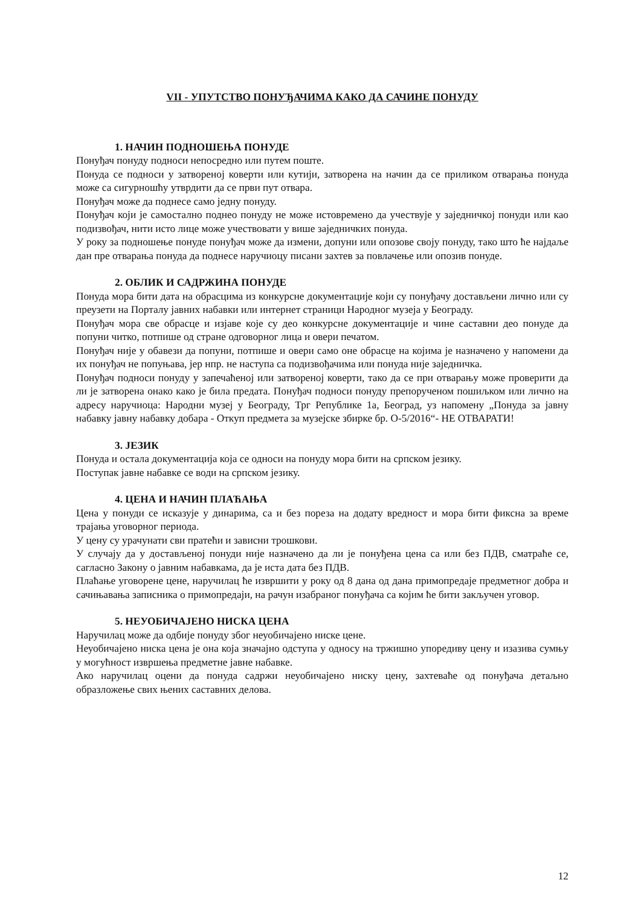VII - УПУТСТВО ПОНУЂАЧИМА КАКО ДА САЧИНЕ ПОНУДУ
1. НАЧИН ПОДНОШЕЊА ПОНУДЕ
Понуђач понуду подноси непосредно или путем поште.
Понуда се подноси у затвореној коверти или кутији, затворена на начин да се приликом отварања понуда може са сигурношћу утврдити да се први пут отвара.
Понуђач може да поднесе само једну понуду.
Понуђач који је самостално поднео понуду не може истовремено да учествује у заједничкој понуди или као подизвођач, нити исто лице може учествовати у више заједничких понуда.
У року за подношење понуде понуђач може да измени, допуни или опозове своју понуду, тако што ће најдаље дан пре отварања понуда да поднесе наручиоцу писани захтев за повлачење или опозив понуде.
2. ОБЛИК И САДРЖИНА ПОНУДЕ
Понуда мора бити дата на обрасцима из конкурсне документације који су понуђачу достављени лично или су преузети на Порталу јавних набавки или интернет страници Народног музеја у Београду.
Понуђач мора све обрасце и изјаве које су део конкурсне документације и чине саставни део понуде да попуни читко, потпише од стране одговорног лица и овери печатом.
Понуђач није у обавези да попуни, потпише и овери само оне обрасце на којима је назначено у напомени да их понуђач не попуњава, јер нпр. не наступа са подизвођачима или понуда није заједничка.
Понуђач подноси понуду у запечаћеној или затвореној коверти, тако да се при отварању може проверити да ли је затворена онако како је била предата. Понуђач подноси понуду препорученом пошиљком или лично на адресу наручиоца: Народни музеј у Београду, Трг Републике 1а, Београд, уз напомену „Понуда за јавну набавку јавну набавку добара - Откуп предмета за музејске збирке бр. О-5/2016“- НЕ ОТВАРАТИ!
3. ЈЕЗИК
Понуда и остала документација која се односи на понуду мора бити на српском језику.
Поступак јавне набавке се води на српском језику.
4. ЦЕНА И НАЧИН ПЛАЋАЊА
Цена у понуди се исказује у динарима, са и без пореза на додату вредност и мора бити фиксна за време трајања уговорног периода.
У цену су урачунати сви пратећи и зависни трошкови.
У случају да у достављеној понуди није назначено да ли је понуђена цена са или без ПДВ, сматраће се, сагласно Закону о јавним набавкама, да је иста дата без ПДВ.
Плаћање уговорене цене, наручилац ће извршити у року од 8 дана од дана примопредаје предметног добра и сачињавања записника о примопредаји, на рачун изабраног понуђача са којим ће бити закључен уговор.
5. НЕУОБИЧАЈЕНО НИСКА ЦЕНА
Наручилац може да одбије понуду због неуобичајено ниске цене.
Неуобичајено ниска цена је она која значајно одступа у односу на тржишно упоредиву цену и изазива сумњу у могућност извршења предметне јавне набавке.
Ако наручилац оцени да понуда садржи неуобичајено ниску цену, захтеваће од понуђача детаљно образложење свих њених саставних делова.
12